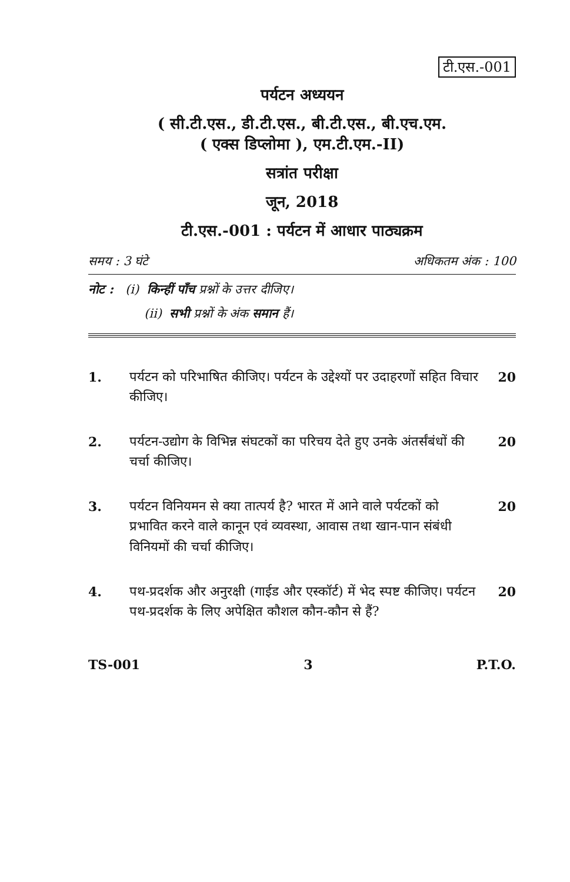टी.एस.-001
पर्यटन अध्ययन
( सी.टी.एस., डी.टी.एस., बी.टी.एस., बी.एच.एम.
( एक्स डिप्लोमा ), एम.टी.एम.-II)
सत्रांत परीक्षा
जून, 2018
टी.एस.-001 : पर्यटन में आधार पाठ्यक्रम
समय : 3 घंटे अधिकतम अंक : 100
नोट : (i) किन्हीं पाँच प्रश्नों के उत्तर दीजिए।
(ii) सभी प्रश्नों के अंक समान हैं।
1. पर्यटन को परिभाषित कीजिए। पर्यटन के उद्देश्यों पर उदाहरणों सहित विचार कीजिए।
20
2. पर्यटन-उद्योग के विभिन्न संघटकों का परिचय देते हुए उनके अंतर्संबंधों की चर्चा कीजिए।
20
3. पर्यटन विनियमन से क्या तात्पर्य है? भारत में आने वाले पर्यटकों को प्रभावित करने वाले कानून एवं व्यवस्था, आवास तथा खान-पान संबंधी विनियमों की चर्चा कीजिए।
20
4. पथ-प्रदर्शक और अनुरक्षी (गाईड और एस्कॉर्ट) में भेद स्पष्ट कीजिए। पर्यटन पथ-प्रदर्शक के लिए अपेक्षित कौशल कौन-कौन से हैं?
20
TS-001 3 P.T.O.